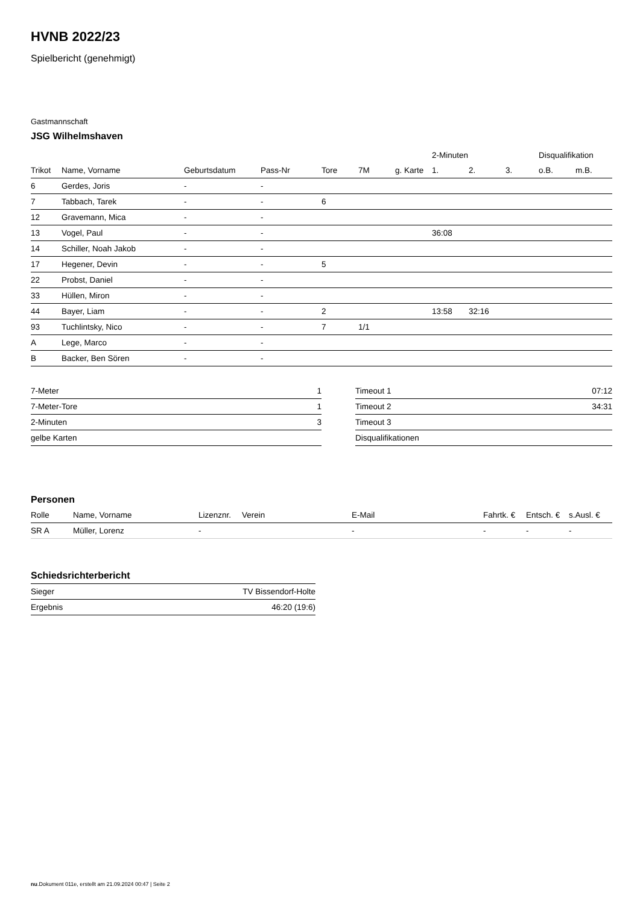HVNB 2022/23
Spielbericht (genehmigt)
Gastmannschaft
JSG Wilhelmshaven
| | | | | | | | 2-Minuten | | | Disqualifikation | |
| --- | --- | --- | --- | --- | --- | --- | --- | --- | --- | --- | --- |
| Trikot | Name, Vorname | Geburtsdatum | Pass-Nr | Tore | 7M | g. Karte | 1. | 2. | 3. | o.B. | m.B. |
| 6 | Gerdes, Joris | - | - | | | | | | | | |
| 7 | Tabbach, Tarek | - | - | 6 | | | | | | | |
| 12 | Gravemann, Mica | - | - | | | | | | | | |
| 13 | Vogel, Paul | - | - | | | | 36:08 | | | | |
| 14 | Schiller, Noah Jakob | - | - | | | | | | | | |
| 17 | Hegener, Devin | - | - | 5 | | | | | | | |
| 22 | Probst, Daniel | - | - | | | | | | | | |
| 33 | Hüllen, Miron | - | - | | | | | | | | |
| 44 | Bayer, Liam | - | - | 2 | | | 13:58 | 32:16 | | | |
| 93 | Tuchlintsky, Nico | - | - | 7 | 1/1 | | | | | | |
| A | Lege, Marco | - | - | | | | | | | | |
| B | Backer, Ben Sören | - | - | | | | | | | | |
| 7-Meter | 1 |
| 7-Meter-Tore | 1 |
| 2-Minuten | 3 |
| gelbe Karten | |
| Timeout 1 | 07:12 |
| Timeout 2 | 34:31 |
| Timeout 3 | |
| Disqualifikationen | |
Personen
| Rolle | Name, Vorname | Lizenznr. | Verein | E-Mail | Fahrtk. € | Entsch. € | s.Ausl. € |
| --- | --- | --- | --- | --- | --- | --- | --- |
| SR A | Müller, Lorenz | - | | - | - | - | - |
Schiedsrichterbericht
| Sieger | TV Bissendorf-Holte |
| Ergebnis | 46:20 (19:6) |
nu.Dokument 011e, erstellt am 21.09.2024 00:47 | Seite 2